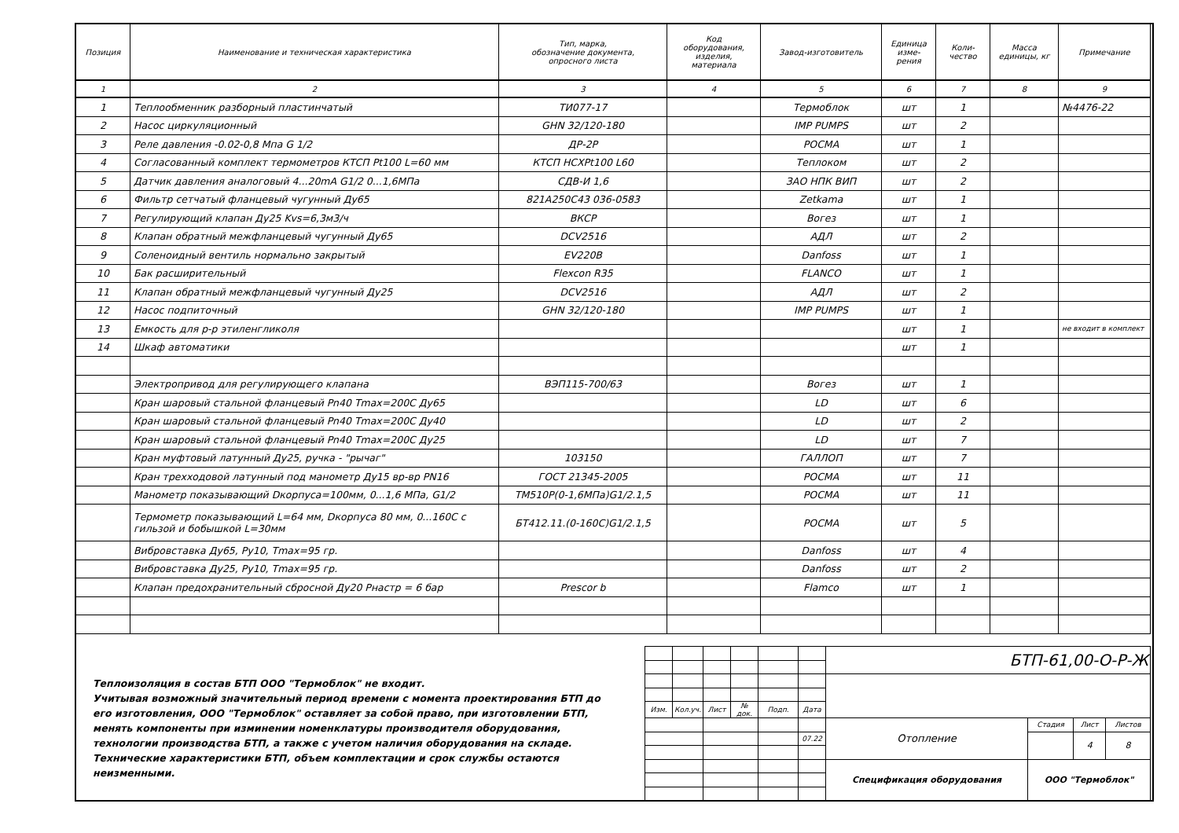| Позиция | Наименование и техническая характеристика | Тип, марка, обозначение документа, опросного листа | Код оборудования, изделия, материала | Завод-изготовитель | Единица изме- рения | Коли- чество | Масса единицы, кг | Примечание |
| --- | --- | --- | --- | --- | --- | --- | --- | --- |
| 1 | 2 | 3 | 4 | 5 | 6 | 7 | 8 | 9 |
| 1 | Теплообменник разборный пластинчатый | ТИ077-17 | | Термоблок | шт | 1 | | №4476-22 |
| 2 | Насос циркуляционный | GHN 32/120-180 | | IMP PUMPS | шт | 2 | | |
| 3 | Реле давления -0.02-0,8 Мпа G 1/2 | ДР-2Р | | РОСМА | шт | 1 | | |
| 4 | Согласованный комплект термометров КТСП Pt100 L=60 мм | КТСП НСХPt100 L60 | | Теплоком | шт | 2 | | |
| 5 | Датчик давления аналоговый 4...20mA G1/2 0...1,6МПа | СДВ-И 1,6 | | ЗАО НПК ВИП | шт | 2 | | |
| 6 | Фильтр сетчатый фланцевый чугунный Ду65 | 821A250C43 036-0583 | | Zetkama | шт | 1 | | |
| 7 | Регулирующий клапан Ду25 Kvs=6,3м3/ч | ВКСР | | Вогез | шт | 1 | | |
| 8 | Клапан обратный межфланцевый чугунный Ду65 | DCV2516 | | АДЛ | шт | 2 | | |
| 9 | Соленоидный вентиль нормально закрытый | EV220B | | Danfoss | шт | 1 | | |
| 10 | Бак расширительный | Flexcon R35 | | FLANCO | шт | 1 | | |
| 11 | Клапан обратный межфланцевый чугунный Ду25 | DCV2516 | | АДЛ | шт | 2 | | |
| 12 | Насос подпиточный | GHN 32/120-180 | | IMP PUMPS | шт | 1 | | |
| 13 | Емкость для р-р этиленгликоля | | | | шт | 1 | | не входит в комплект |
| 14 | Шкаф автоматики | | | | шт | 1 | | |
| | Электропривод для регулирующего клапана | ВЭП115-700/63 | | Вогез | шт | 1 | | |
| | Кран шаровый стальной фланцевый Pn40 Tmax=200C Ду65 | | | LD | шт | 6 | | |
| | Кран шаровый стальной фланцевый Pn40 Tmax=200C Ду40 | | | LD | шт | 2 | | |
| | Кран шаровый стальной фланцевый Pn40 Tmax=200C Ду25 | | | LD | шт | 7 | | |
| | Кран муфтовый латунный Ду25, ручка - "рычаг" | 103150 | | ГАЛЛОП | шт | 7 | | |
| | Кран трехходовой латунный под манометр Ду15 вр-вр PN16 | ГОСТ 21345-2005 | | РОСМА | шт | 11 | | |
| | Манометр показывающий Dкорпуса=100мм, 0...1,6 МПа, G1/2 | ТМ510Р(0-1,6МПа)G1/2.1,5 | | РОСМА | шт | 11 | | |
| | Термометр показывающий L=64 мм, Dкорпуса 80 мм, 0...160С с гильзой и бобышкой L=30мм | БТ412.11.(0-160С)G1/2.1,5 | | РОСМА | шт | 5 | | |
| | Вибровставка Ду65, Ру10, Tmax=95 гр. | | | Danfoss | шт | 4 | | |
| | Вибровставка Ду25, Ру10, Tmax=95 гр. | | | Danfoss | шт | 2 | | |
| | Клапан предохранительный сбросной Ду20 Рнастр = 6 бар | Prescor b | | Flamco | шт | 1 | | |
Теплоизоляция в состав БТП ООО "Термоблок" не входит.
Учитывая возможный значительный период времени с момента проектирования БТП до его изготовления, ООО "Термоблок" оставляет за собой право, при изготовлении БТП, менять компоненты при изминении номенклатуры производителя оборудования, технологии производства БТП, а также с учетом наличия оборудования на складе. Технические характеристики БТП, объем комплектации и срок службы остаются неизменными.
| | | | | | | БТП-61,00-О-Р-Ж | | | |
| Изм. | Кол.уч. | Лист | № док. | Подп. | Дата | | | | |
| | | | | | | Отопление | Стадия | Лист | Листов |
| | | | | | 07.22 | | | 4 | 8 |
| | | | | | | Спецификация оборудования | ООО "Термоблок" | | |